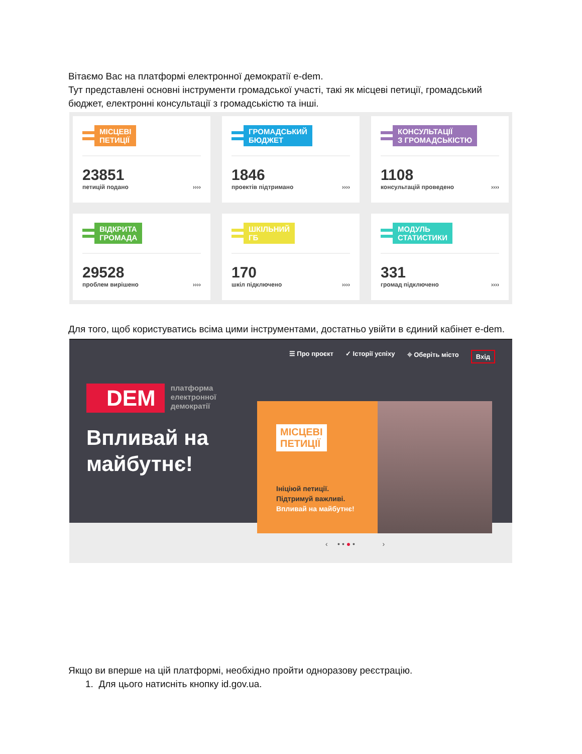Вітаємо Вас на платформі електронної демократії e-dem.
Тут представлені основні інструменти громадської участі, такі як місцеві петиції, громадський бюджет, електронні консультації з громадськістю та інші.
МІСЦЕВІ
ПЕТИЦІЇ
23851
петицій подано ››››
ГРОМАДСЬКИЙ
БЮДЖЕТ
1846
проектів підтримано ››››
КОНСУЛЬТАЦІЇ
З ГРОМАДСЬКІСТЮ
1108
консультацій проведено ››››
ВІДКРИТА
ГРОМАДА
29528
проблем вирішено ››››
ШКІЛЬНИЙ
ГБ
170
шкіл підключено ››››
МОДУЛЬ
СТАТИСТИКИ
331
громад підключено ››››
Для того, щоб користуватись всіма цими інструментами, достатньо увійти в єдиний кабінет e-dem.
☰ Про проєкт ✓ Історії успіху ⌖ Оберіть місто Вхід
DEM платформа
електронної
демократії
Впливай на
майбутнє!
МІСЦЕВІ
ПЕТИЦІЇ
Ініціюй петиції.
Підтримуй важливі.
Впливай на майбутнє!
‹ • • ● • ›
Якщо ви вперше на цій платформі, необхідно пройти одноразову реєстрацію.
1. Для цього натисніть кнопку id.gov.ua.